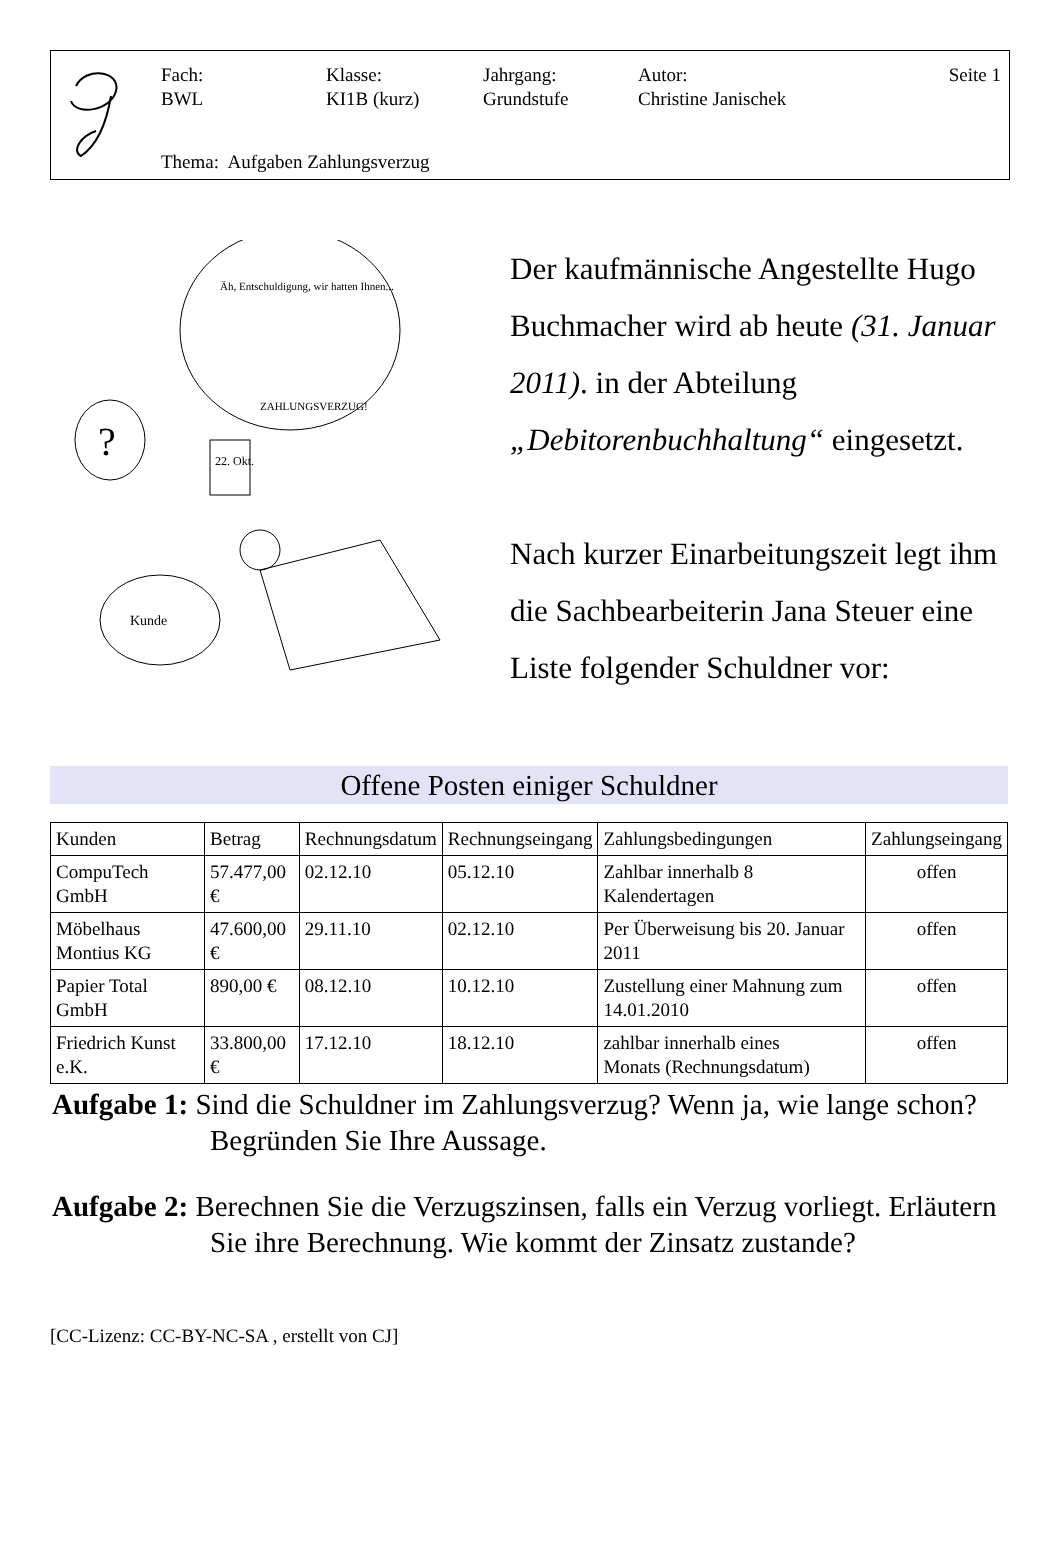Fach:
BWL
Klasse:
KI1B (kurz)
Jahrgang:
Grundstufe
Autor:
Christine Janischek
Seite 1
Thema: Aufgaben Zahlungsverzug
Äh, Entschuldigung, wir hatten Ihnen...
ZAHLUNGSVERZUG!
?
22. Okt.
Kunde
Der kaufmännische Angestellte Hugo Buchmacher wird ab heute (31. Januar 2011). in der Abteilung „Debitorenbuchhaltung“ eingesetzt.
Nach kurzer Einarbeitungszeit legt ihm die Sachbearbeiterin Jana Steuer eine Liste folgender Schuldner vor:
Offene Posten einiger Schuldner
| Kunden | Betrag | Rechnungsdatum | Rechnungseingang | Zahlungsbedingungen | Zahlungseingang |
| --- | --- | --- | --- | --- | --- |
| CompuTech GmbH | 57.477,00 € | 02.12.10 | 05.12.10 | Zahlbar innerhalb 8 Kalendertagen | offen |
| Möbelhaus Montius KG | 47.600,00 € | 29.11.10 | 02.12.10 | Per Überweisung bis 20. Januar 2011 | offen |
| Papier Total GmbH | 890,00 € | 08.12.10 | 10.12.10 | Zustellung einer Mahnung zum 14.01.2010 | offen |
| Friedrich Kunst e.K. | 33.800,00 € | 17.12.10 | 18.12.10 | zahlbar innerhalb eines Monats (Rechnungsdatum) | offen |
Aufgabe 1: Sind die Schuldner im Zahlungsverzug? Wenn ja, wie lange schon? Begründen Sie Ihre Aussage.
Aufgabe 2: Berechnen Sie die Verzugszinsen, falls ein Verzug vorliegt. Erläutern Sie ihre Berechnung. Wie kommt der Zinsatz zustande?
[CC-Lizenz: CC-BY-NC-SA , erstellt von CJ]